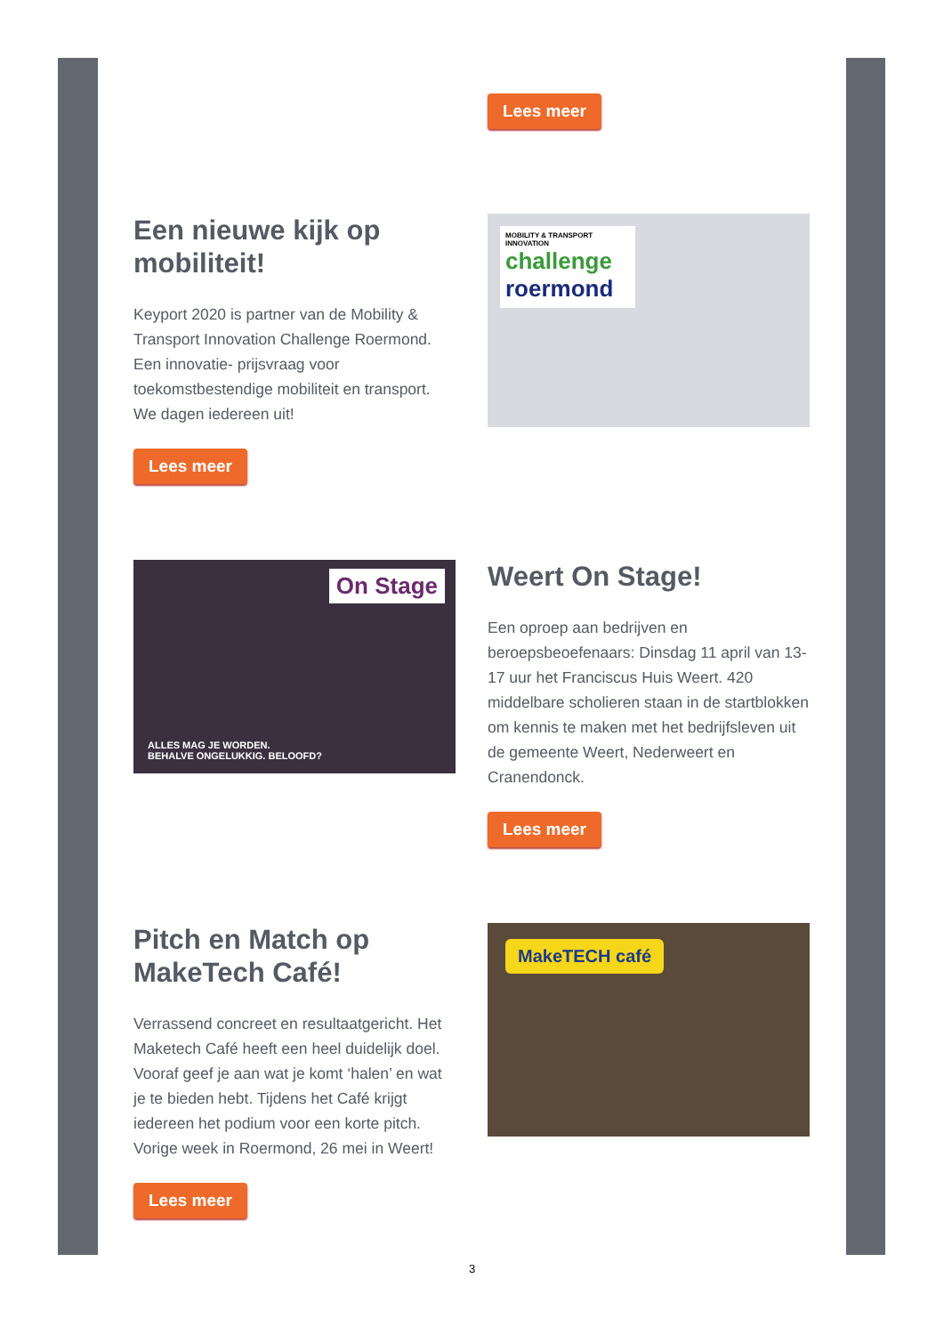Lees meer
Een nieuwe kijk op mobiliteit!
Keyport 2020 is partner van de Mobility & Transport Innovation Challenge Roermond. Een innovatie- prijsvraag voor toekomstbestendige mobiliteit en transport. We dagen iedereen uit!
Lees meer
MOBILITY & TRANSPORT INNOVATION
challenge
roermond
On Stage
ALLES MAG JE WORDEN.
BEHALVE ONGELUKKIG. BELOOFD?
Weert On Stage!
Een oproep aan bedrijven en beroepsbeoefenaars: Dinsdag 11 april van 13-17 uur het Franciscus Huis Weert. 420 middelbare scholieren staan in de startblokken om kennis te maken met het bedrijfsleven uit de gemeente Weert, Nederweert en Cranendonck.
Lees meer
Pitch en Match op MakeTech Café!
Verrassend concreet en resultaatgericht. Het Maketech Café heeft een heel duidelijk doel. Vooraf geef je aan wat je komt ‘halen’ en wat je te bieden hebt. Tijdens het Café krijgt iedereen het podium voor een korte pitch. Vorige week in Roermond, 26 mei in Weert!
Lees meer
MakeTECH café
3